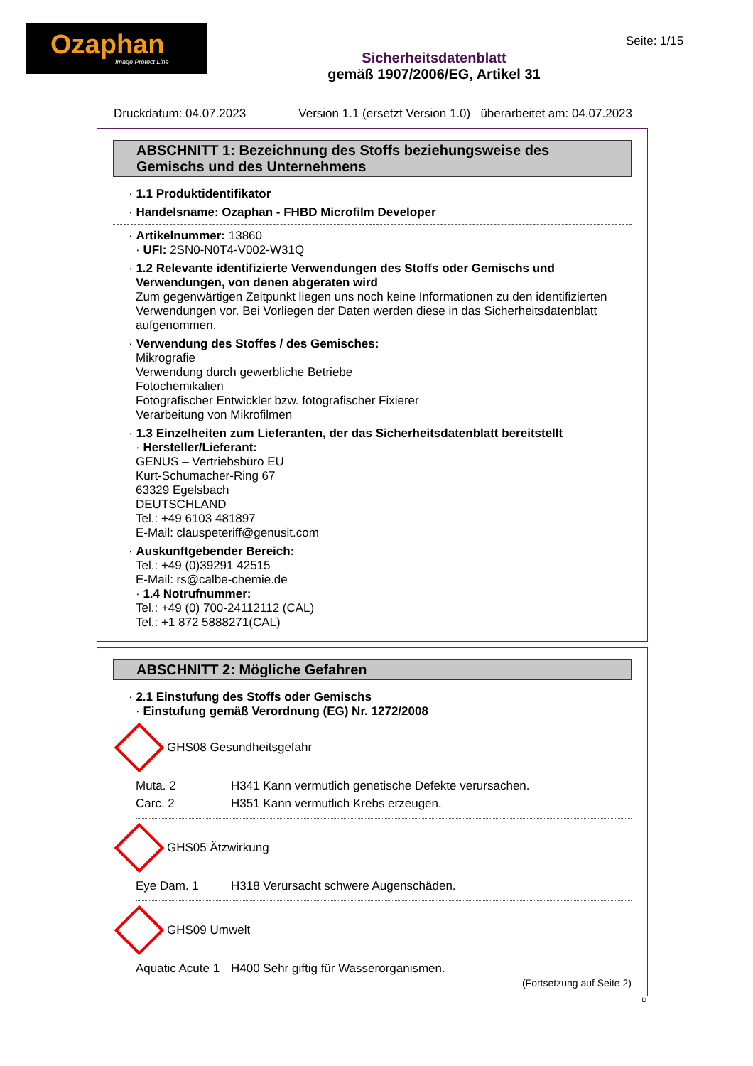Ozaphan
Image Protect Line
Sicherheitsdatenblatt
gemäß 1907/2006/EG, Artikel 31
Seite: 1/15
Druckdatum: 04.07.2023 Version 1.1 (ersetzt Version 1.0) überarbeitet am: 04.07.2023
ABSCHNITT 1: Bezeichnung des Stoffs beziehungsweise des Gemischs und des Unternehmens
· 1.1 Produktidentifikator
· Handelsname: Ozaphan - FHBD Microfilm Developer
· Artikelnummer: 13860
· UFI: 2SN0-N0T4-V002-W31Q
· 1.2 Relevante identifizierte Verwendungen des Stoffs oder Gemischs und Verwendungen, von denen abgeraten wird
Zum gegenwärtigen Zeitpunkt liegen uns noch keine Informationen zu den identifizierten Verwendungen vor. Bei Vorliegen der Daten werden diese in das Sicherheitsdatenblatt aufgenommen.
· Verwendung des Stoffes / des Gemisches:
Mikrografie
Verwendung durch gewerbliche Betriebe
Fotochemikalien
Fotografischer Entwickler bzw. fotografischer Fixierer
Verarbeitung von Mikrofilmen
· 1.3 Einzelheiten zum Lieferanten, der das Sicherheitsdatenblatt bereitstellt
· Hersteller/Lieferant:
GENUS – Vertriebsbüro EU
Kurt-Schumacher-Ring 67
63329 Egelsbach
DEUTSCHLAND
Tel.: +49 6103 481897
E-Mail: clauspeteriff@genusit.com
· Auskunftgebender Bereich:
Tel.: +49 (0)39291 42515
E-Mail: rs@calbe-chemie.de
· 1.4 Notrufnummer:
Tel.: +49 (0) 700-24112112 (CAL)
Tel.: +1 872 5888271(CAL)
ABSCHNITT 2: Mögliche Gefahren
· 2.1 Einstufung des Stoffs oder Gemischs
· Einstufung gemäß Verordnung (EG) Nr. 1272/2008
GHS08 Gesundheitsgefahr
Muta. 2 H341 Kann vermutlich genetische Defekte verursachen.
Carc. 2 H351 Kann vermutlich Krebs erzeugen.
GHS05 Ätzwirkung
Eye Dam. 1 H318 Verursacht schwere Augenschäden.
GHS09 Umwelt
Aquatic Acute 1 H400 Sehr giftig für Wasserorganismen.
(Fortsetzung auf Seite 2)
D